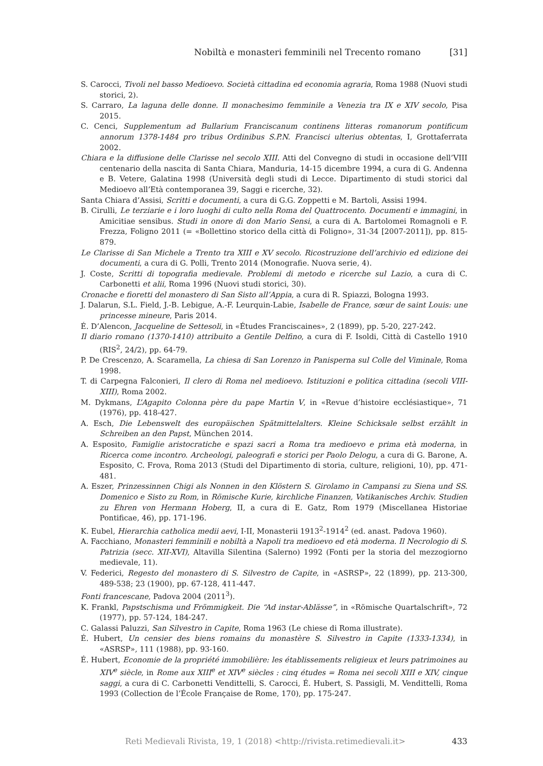Nobiltà e monasteri femminili nel Trecento romano [31]
S. Carocci, Tivoli nel basso Medioevo. Società cittadina ed economia agraria, Roma 1988 (Nuovi studi storici, 2).
S. Carraro, La laguna delle donne. Il monachesimo femminile a Venezia tra IX e XIV secolo, Pisa 2015.
C. Cenci, Supplementum ad Bullarium Franciscanum continens litteras romanorum pontificum annorum 1378-1484 pro tribus Ordinibus S.P.N. Francisci ulterius obtentas, I, Grottaferrata 2002.
Chiara e la diffusione delle Clarisse nel secolo XIII. Atti del Convegno di studi in occasione dell’VIII centenario della nascita di Santa Chiara, Manduria, 14-15 dicembre 1994, a cura di G. Andenna e B. Vetere, Galatina 1998 (Università degli studi di Lecce. Dipartimento di studi storici dal Medioevo all’Età contemporanea 39, Saggi e ricerche, 32).
Santa Chiara d’Assisi, Scritti e documenti, a cura di G.G. Zoppetti e M. Bartoli, Assisi 1994.
B. Cirulli, Le terziarie e i loro luoghi di culto nella Roma del Quattrocento. Documenti e immagini, in Amicitiae sensibus. Studi in onore di don Mario Sensi, a cura di A. Bartolomei Romagnoli e F. Frezza, Foligno 2011 (= «Bollettino storico della città di Foligno», 31-34 [2007-2011]), pp. 815-879.
Le Clarisse di San Michele a Trento tra XIII e XV secolo. Ricostruzione dell’archivio ed edizione dei documenti, a cura di G. Polli, Trento 2014 (Monografie. Nuova serie, 4).
J. Coste, Scritti di topografia medievale. Problemi di metodo e ricerche sul Lazio, a cura di C. Carbonetti et alii, Roma 1996 (Nuovi studi storici, 30).
Cronache e fioretti del monastero di San Sisto all’Appia, a cura di R. Spiazzi, Bologna 1993.
J. Dalarun, S.L. Field, J.-B. Lebigue, A.-F. Leurquin-Labie, Isabelle de France, sœur de saint Louis: une princesse mineure, Paris 2014.
É. D’Alencon, Jacqueline de Settesoli, in «Études Franciscaines», 2 (1899), pp. 5-20, 227-242.
Il diario romano (1370-1410) attribuito a Gentile Delfino, a cura di F. Isoldi, Città di Castello 1910 (RIS<sup>2</sup>, 24/2), pp. 64-79.
P. De Crescenzo, A. Scaramella, La chiesa di San Lorenzo in Panisperna sul Colle del Viminale, Roma 1998.
T. di Carpegna Falconieri, Il clero di Roma nel medioevo. Istituzioni e politica cittadina (secoli VIII-XIII), Roma 2002.
M. Dykmans, L’Agapito Colonna père du pape Martin V, in «Revue d’histoire ecclésiastique», 71 (1976), pp. 418-427.
A. Esch, Die Lebenswelt des europäischen Spätmittelalters. Kleine Schicksale selbst erzählt in Schreiben an den Papst, München 2014.
A. Esposito, Famiglie aristocratiche e spazi sacri a Roma tra medioevo e prima età moderna, in Ricerca come incontro. Archeologi, paleografi e storici per Paolo Delogu, a cura di G. Barone, A. Esposito, C. Frova, Roma 2013 (Studi del Dipartimento di storia, culture, religioni, 10), pp. 471-481.
A. Eszer, Prinzessinnen Chigi als Nonnen in den Klöstern S. Girolamo in Campansi zu Siena und SS. Domenico e Sisto zu Rom, in Römische Kurie, kirchliche Finanzen, Vatikanisches Archiv. Studien zu Ehren von Hermann Hoberg, II, a cura di E. Gatz, Rom 1979 (Miscellanea Historiae Pontificae, 46), pp. 171-196.
K. Eubel, Hierarchia catholica medii aevi, I-II, Monasterii 1913<sup>2</sup>-1914<sup>2</sup> (ed. anast. Padova 1960).
A. Facchiano, Monasteri femminili e nobiltà a Napoli tra medioevo ed età moderna. Il Necrologio di S. Patrizia (secc. XII-XVI), Altavilla Silentina (Salerno) 1992 (Fonti per la storia del mezzogiorno medievale, 11).
V. Federici, Regesto del monastero di S. Silvestro de Capite, in «ASRSP», 22 (1899), pp. 213-300, 489-538; 23 (1900), pp. 67-128, 411-447.
Fonti francescane, Padova 2004 (2011<sup>3</sup>).
K. Frankl, Papstschisma und Frömmigkeit. Die “Ad instar-Ablässe”, in «Römische Quartalschrift», 72 (1977), pp. 57-124, 184-247.
C. Galassi Paluzzi, San Silvestro in Capite, Roma 1963 (Le chiese di Roma illustrate).
É. Hubert, Un censier des biens romains du monastère S. Silvestro in Capite (1333-1334), in «ASRSP», 111 (1988), pp. 93-160.
É. Hubert, Economie de la propriété immobilière: les établissements religieux et leurs patrimoines au XIV<sup>e</sup> siècle, in Rome aux XIII<sup>e</sup> et XIV<sup>e</sup> siècles : cinq études = Roma nei secoli XIII e XIV, cinque saggi, a cura di C. Carbonetti Vendittelli, S. Carocci, É. Hubert, S. Passigli, M. Vendittelli, Roma 1993 (Collection de l’École Française de Rome, 170), pp. 175-247.
Reti Medievali Rivista, 19, 1 (2018) <http://rivista.retimedievali.it> 433